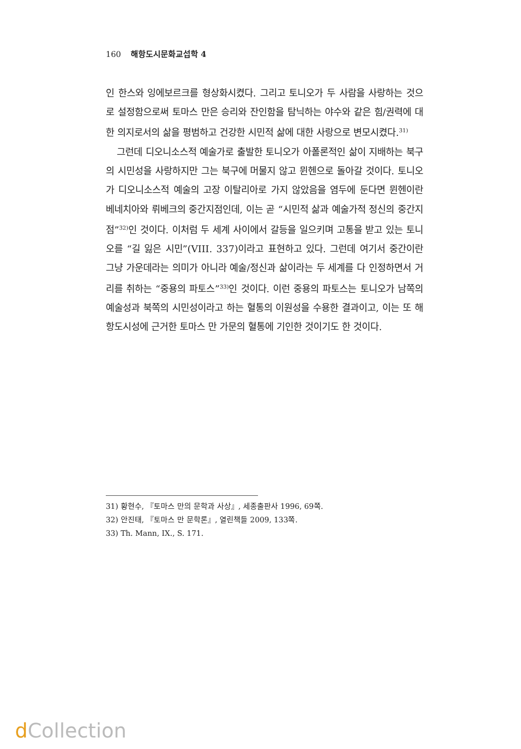160 해항도시문화교섭학 4
인 한스와 잉에보르크를 형상화시켰다. 그리고 토니오가 두 사람을 사랑하는 것으로 설정함으로써 토마스 만은 승리와 잔인함을 탐닉하는 야수와 같은 힘/권력에 대한 의지로서의 삶을 평범하고 건강한 시민적 삶에 대한 사랑으로 변모시켰다.<sup>31)</sup>
그런데 디오니소스적 예술가로 출발한 토니오가 아폴론적인 삶이 지배하는 북구의 시민성을 사랑하지만 그는 북구에 머물지 않고 뮌헨으로 돌아갈 것이다. 토니오가 디오니소스적 예술의 고장 이탈리아로 가지 않았음을 염두에 둔다면 뮌헨이란 베네치아와 뤼베크의 중간지점인데, 이는 곧 “시민적 삶과 예술가적 정신의 중간지점”<sup>32)</sup>인 것이다. 이처럼 두 세계 사이에서 갈등을 일으키며 고통을 받고 있는 토니오를 “길 잃은 시민”(VIII. 337)이라고 표현하고 있다. 그런데 여기서 중간이란 그냥 가운데라는 의미가 아니라 예술/정신과 삶이라는 두 세계를 다 인정하면서 거리를 취하는 “중용의 파토스”<sup>33)</sup>인 것이다. 이런 중용의 파토스는 토니오가 남쪽의 예술성과 북쪽의 시민성이라고 하는 혈통의 이원성을 수용한 결과이고, 이는 또 해항도시성에 근거한 토마스 만 가문의 혈통에 기인한 것이기도 한 것이다.
31) 황현수, 『토마스 만의 문학과 사상』, 세종출판사 1996, 69쪽.
32) 안진태, 『토마스 만 문학론』, 열린책들 2009, 133쪽.
33) Th. Mann, IX., S. 171.
d Collection